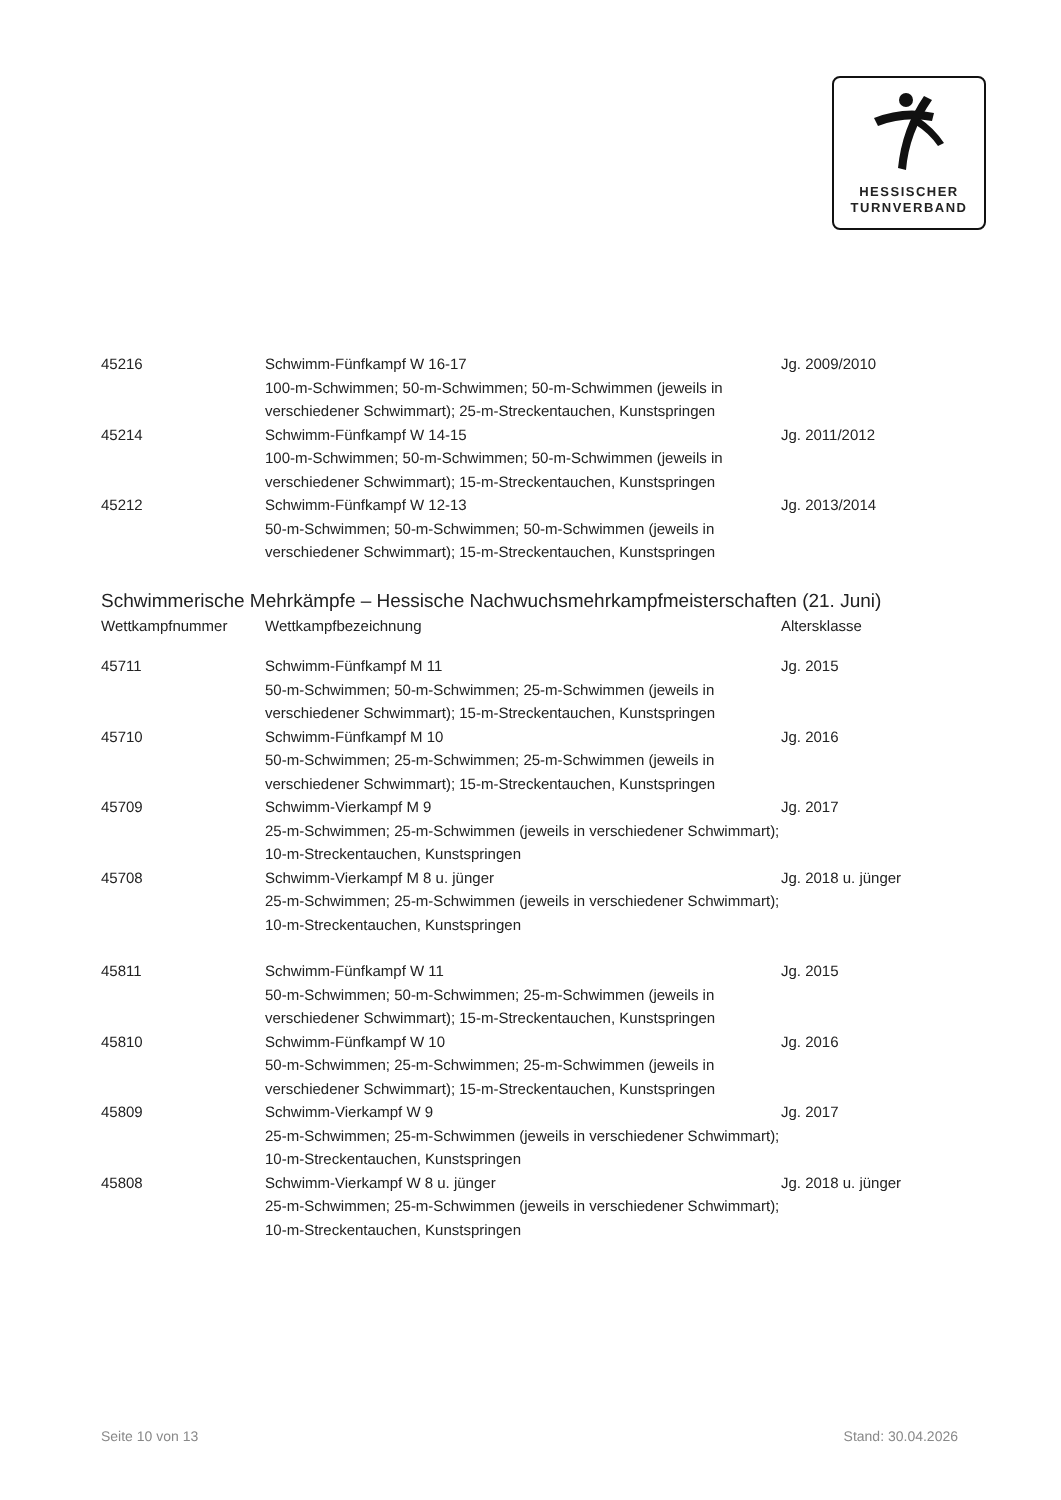HESSISCHER
TURNVERBAND
| 45216 | Schwimm-Fünfkampf W 16-17 100-m-Schwimmen; 50-m-Schwimmen; 50-m-Schwimmen (jeweils in verschiedener Schwimmart); 25-m-Streckentauchen, Kunstspringen | Jg. 2009/2010 |
| 45214 | Schwimm-Fünfkampf W 14-15 100-m-Schwimmen; 50-m-Schwimmen; 50-m-Schwimmen (jeweils in verschiedener Schwimmart); 15-m-Streckentauchen, Kunstspringen | Jg. 2011/2012 |
| 45212 | Schwimm-Fünfkampf W 12-13 50-m-Schwimmen; 50-m-Schwimmen; 50-m-Schwimmen (jeweils in verschiedener Schwimmart); 15-m-Streckentauchen, Kunstspringen | Jg. 2013/2014 |
Schwimmerische Mehrkämpfe – Hessische Nachwuchsmehrkampfmeisterschaften (21. Juni)
| Wettkampfnummer | Wettkampfbezeichnung | Altersklasse |
| --- | --- | --- |
| 45711 | Schwimm-Fünfkampf M 11 50-m-Schwimmen; 50-m-Schwimmen; 25-m-Schwimmen (jeweils in verschiedener Schwimmart); 15-m-Streckentauchen, Kunstspringen | Jg. 2015 |
| 45710 | Schwimm-Fünfkampf M 10 50-m-Schwimmen; 25-m-Schwimmen; 25-m-Schwimmen (jeweils in verschiedener Schwimmart); 15-m-Streckentauchen, Kunstspringen | Jg. 2016 |
| 45709 | Schwimm-Vierkampf M 9 25-m-Schwimmen; 25-m-Schwimmen (jeweils in verschiedener Schwimmart); 10-m-Streckentauchen, Kunstspringen | Jg. 2017 |
| 45708 | Schwimm-Vierkampf M 8 u. jünger 25-m-Schwimmen; 25-m-Schwimmen (jeweils in verschiedener Schwimmart); 10-m-Streckentauchen, Kunstspringen | Jg. 2018 u. jünger |
| 45811 | Schwimm-Fünfkampf W 11 50-m-Schwimmen; 50-m-Schwimmen; 25-m-Schwimmen (jeweils in verschiedener Schwimmart); 15-m-Streckentauchen, Kunstspringen | Jg. 2015 |
| 45810 | Schwimm-Fünfkampf W 10 50-m-Schwimmen; 25-m-Schwimmen; 25-m-Schwimmen (jeweils in verschiedener Schwimmart); 15-m-Streckentauchen, Kunstspringen | Jg. 2016 |
| 45809 | Schwimm-Vierkampf W 9 25-m-Schwimmen; 25-m-Schwimmen (jeweils in verschiedener Schwimmart); 10-m-Streckentauchen, Kunstspringen | Jg. 2017 |
| 45808 | Schwimm-Vierkampf W 8 u. jünger 25-m-Schwimmen; 25-m-Schwimmen (jeweils in verschiedener Schwimmart); 10-m-Streckentauchen, Kunstspringen | Jg. 2018 u. jünger |
Seite 10 von 13 Stand: 30.04.2026